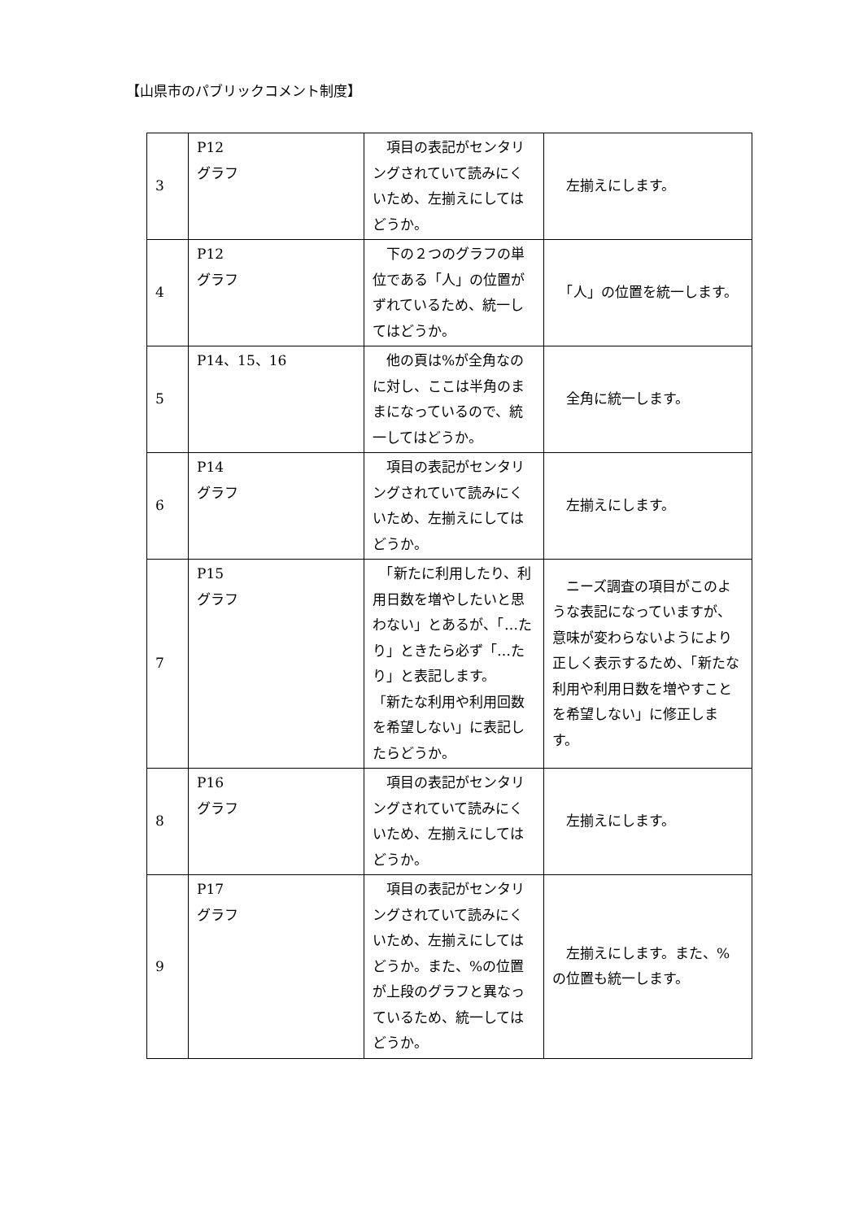【山県市のパブリックコメント制度】
| 3 | P12 グラフ | 項目の表記がセンタリングされていて読みにくいため、左揃えにしてはどうか。 | 左揃えにします。 |
| 4 | P12 グラフ | 下の２つのグラフの単位である「人」の位置がずれているため、統一してはどうか。 | 「人」の位置を統一します。 |
| 5 | P14、15、16 | 他の頁は%が全角なのに対し、ここは半角のままになっているので、統一してはどうか。 | 全角に統一します。 |
| 6 | P14 グラフ | 項目の表記がセンタリングされていて読みにくいため、左揃えにしてはどうか。 | 左揃えにします。 |
| 7 | P15 グラフ | 「新たに利用したり、利用日数を増やしたいと思わない」とあるが、「…たり」ときたら必ず「…たり」と表記します。 「新たな利用や利用回数を希望しない」に表記したらどうか。 | ニーズ調査の項目がこのような表記になっていますが、意味が変わらないようにより正しく表示するため、「新たな利用や利用日数を増やすことを希望しない」に修正します。 |
| 8 | P16 グラフ | 項目の表記がセンタリングされていて読みにくいため、左揃えにしてはどうか。 | 左揃えにします。 |
| 9 | P17 グラフ | 項目の表記がセンタリングされていて読みにくいため、左揃えにしてはどうか。また、%の位置が上段のグラフと異なっているため、統一してはどうか。 | 左揃えにします。また、%の位置も統一します。 |